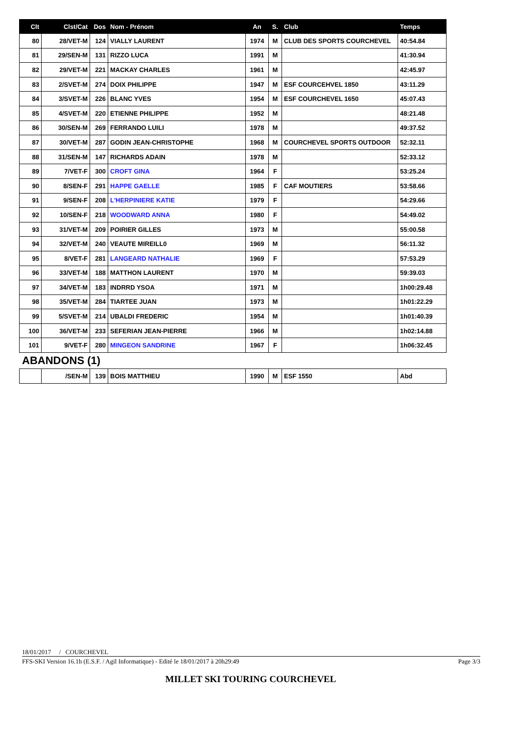| Clt | Clst/Cat | Dos | Nom - Prénom | An | S. | Club | Temps |
| --- | --- | --- | --- | --- | --- | --- | --- |
| 80 | 28/VET-M | 124 | VIALLY LAURENT | 1974 | M | CLUB DES SPORTS COURCHEVEL | 40:54.84 |
| 81 | 29/SEN-M | 131 | RIZZO LUCA | 1991 | M | | 41:30.94 |
| 82 | 29/VET-M | 221 | MACKAY CHARLES | 1961 | M | | 42:45.97 |
| 83 | 2/SVET-M | 274 | DOIX PHILIPPE | 1947 | M | ESF COURCEHVEL 1850 | 43:11.29 |
| 84 | 3/SVET-M | 226 | BLANC YVES | 1954 | M | ESF COURCHEVEL 1650 | 45:07.43 |
| 85 | 4/SVET-M | 220 | ETIENNE PHILIPPE | 1952 | M | | 48:21.48 |
| 86 | 30/SEN-M | 269 | FERRANDO LUILI | 1978 | M | | 49:37.52 |
| 87 | 30/VET-M | 287 | GODIN JEAN-CHRISTOPHE | 1968 | M | COURCHEVEL SPORTS OUTDOOR | 52:32.11 |
| 88 | 31/SEN-M | 147 | RICHARDS ADAIN | 1978 | M | | 52:33.12 |
| 89 | 7/VET-F | 300 | CROFT GINA | 1964 | F | | 53:25.24 |
| 90 | 8/SEN-F | 291 | HAPPE GAELLE | 1985 | F | CAF MOUTIERS | 53:58.66 |
| 91 | 9/SEN-F | 208 | L'HERPINIERE KATIE | 1979 | F | | 54:29.66 |
| 92 | 10/SEN-F | 218 | WOODWARD ANNA | 1980 | F | | 54:49.02 |
| 93 | 31/VET-M | 209 | POIRIER GILLES | 1973 | M | | 55:00.58 |
| 94 | 32/VET-M | 240 | VEAUTE MIREILL0 | 1969 | M | | 56:11.32 |
| 95 | 8/VET-F | 281 | LANGEARD NATHALIE | 1969 | F | | 57:53.29 |
| 96 | 33/VET-M | 188 | MATTHON LAURENT | 1970 | M | | 59:39.03 |
| 97 | 34/VET-M | 183 | INDRRD YSOA | 1971 | M | | 1h00:29.48 |
| 98 | 35/VET-M | 284 | TIARTEE JUAN | 1973 | M | | 1h01:22.29 |
| 99 | 5/SVET-M | 214 | UBALDI FREDERIC | 1954 | M | | 1h01:40.39 |
| 100 | 36/VET-M | 233 | SEFERIAN JEAN-PIERRE | 1966 | M | | 1h02:14.88 |
| 101 | 9/VET-F | 280 | MINGEON SANDRINE | 1967 | F | | 1h06:32.45 |
ABANDONS (1)
| | /SEN-M | 139 | BOIS MATTHIEU | 1990 | M | ESF 1550 | Abd |
18/01/2017 / COURCHEVEL
FFS-SKI Version 16.1h (E.S.F. / Agil Informatique) - Edité le 18/01/2017 à 20h29:49 Page 3/3
MILLET SKI TOURING COURCHEVEL